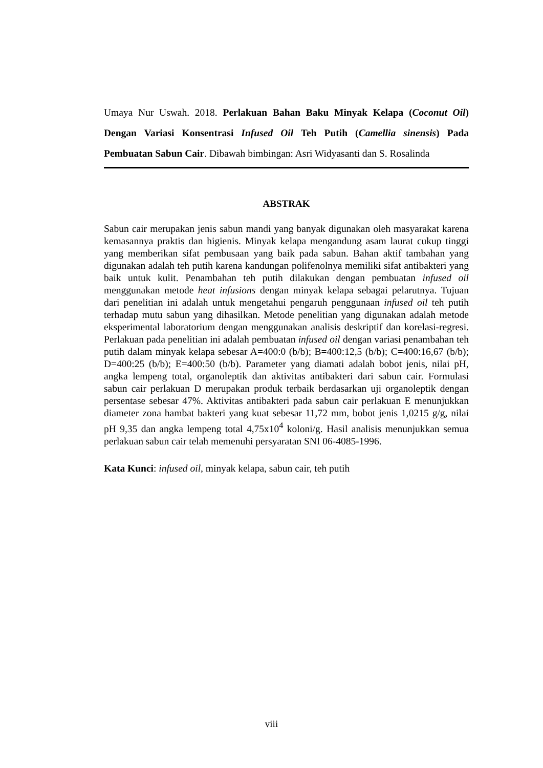Umaya Nur Uswah. 2018. Perlakuan Bahan Baku Minyak Kelapa (Coconut Oil) Dengan Variasi Konsentrasi Infused Oil Teh Putih (Camellia sinensis) Pada Pembuatan Sabun Cair. Dibawah bimbingan: Asri Widyasanti dan S. Rosalinda
ABSTRAK
Sabun cair merupakan jenis sabun mandi yang banyak digunakan oleh masyarakat karena kemasannya praktis dan higienis. Minyak kelapa mengandung asam laurat cukup tinggi yang memberikan sifat pembusaan yang baik pada sabun. Bahan aktif tambahan yang digunakan adalah teh putih karena kandungan polifenolnya memiliki sifat antibakteri yang baik untuk kulit. Penambahan teh putih dilakukan dengan pembuatan infused oil menggunakan metode heat infusions dengan minyak kelapa sebagai pelarutnya. Tujuan dari penelitian ini adalah untuk mengetahui pengaruh penggunaan infused oil teh putih terhadap mutu sabun yang dihasilkan. Metode penelitian yang digunakan adalah metode eksperimental laboratorium dengan menggunakan analisis deskriptif dan korelasi-regresi. Perlakuan pada penelitian ini adalah pembuatan infused oil dengan variasi penambahan teh putih dalam minyak kelapa sebesar A=400:0 (b/b); B=400:12,5 (b/b); C=400:16,67 (b/b); D=400:25 (b/b); E=400:50 (b/b). Parameter yang diamati adalah bobot jenis, nilai pH, angka lempeng total, organoleptik dan aktivitas antibakteri dari sabun cair. Formulasi sabun cair perlakuan D merupakan produk terbaik berdasarkan uji organoleptik dengan persentase sebesar 47%. Aktivitas antibakteri pada sabun cair perlakuan E menunjukkan diameter zona hambat bakteri yang kuat sebesar 11,72 mm, bobot jenis 1,0215 g/g, nilai pH 9,35 dan angka lempeng total 4,75x10<sup>4</sup> koloni/g. Hasil analisis menunjukkan semua perlakuan sabun cair telah memenuhi persyaratan SNI 06-4085-1996.
Kata Kunci: infused oil, minyak kelapa, sabun cair, teh putih
viii